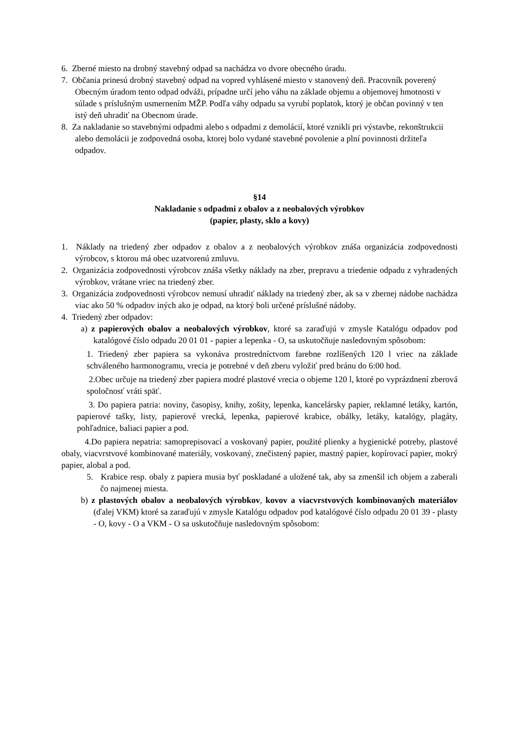6. Zberné miesto na drobný stavebný odpad sa nachádza vo dvore obecného úradu.
7. Občania prinesú drobný stavebný odpad na vopred vyhlásené miesto v stanovený deň. Pracovník poverený Obecným úradom tento odpad odváži, prípadne určí jeho váhu na základe objemu a objemovej hmotnosti v súlade s príslušným usmernením MŽP. Podľa váhy odpadu sa vyrubí poplatok, ktorý je občan povinný v ten istý deň uhradiť na Obecnom úrade.
8. Za nakladanie so stavebnými odpadmi alebo s odpadmi z demolácií, ktoré vznikli pri výstavbe, rekonštrukcii alebo demolácii je zodpovedná osoba, ktorej bolo vydané stavebné povolenie a plní povinnosti držiteľa odpadov.
§14
Nakladanie s odpadmi z obalov a z neobalových výrobkov
(papier, plasty, sklo a kovy)
1. Náklady na triedený zber odpadov z obalov a z neobalových výrobkov znáša organizácia zodpovednosti výrobcov, s ktorou má obec uzatvorenú zmluvu.
2. Organizácia zodpovednosti výrobcov znáša všetky náklady na zber, prepravu a triedenie odpadu z vyhradených výrobkov, vrátane vriec na triedený zber.
3. Organizácia zodpovednosti výrobcov nemusí uhradiť náklady na triedený zber, ak sa v zbernej nádobe nachádza viac ako 50 % odpadov iných ako je odpad, na ktorý boli určené príslušné nádoby.
4. Triedený zber odpadov:
a) z papierových obalov a neobalových výrobkov, ktoré sa zaraďujú v zmysle Katalógu odpadov pod katalógové číslo odpadu 20 01 01 - papier a lepenka - O, sa uskutočňuje nasledovným spôsobom:
1. Triedený zber papiera sa vykonáva prostredníctvom farebne rozlíšených 120 l vriec na základe schváleného harmonogramu, vrecia je potrebné v deň zberu vyložiť pred bránu do 6:00 hod.
2.Obec určuje na triedený zber papiera modré plastové vrecia o objeme 120 l, ktoré po vyprázdnení zberová spoločnosť vráti späť.
3. Do papiera patria: noviny, časopisy, knihy, zošity, lepenka, kancelársky papier, reklamné letáky, kartón, papierové tašky, listy, papierové vrecká, lepenka, papierové krabice, obálky, letáky, katalógy, plagáty, pohľadnice, baliaci papier a pod.
4.Do papiera nepatria: samoprepisovací a voskovaný papier, použité plienky a hygienické potreby, plastové obaly, viacvrstvové kombinované materiály, voskovaný, znečistený papier, mastný papier, kopírovací papier, mokrý papier, alobal a pod.
5. Krabice resp. obaly z papiera musia byť poskladané a uložené tak, aby sa zmenšil ich objem a zaberali čo najmenej miesta.
b) z plastových obalov a neobalových výrobkov, kovov a viacvrstvových kombinovaných materiálov (ďalej VKM) ktoré sa zaraďujú v zmysle Katalógu odpadov pod katalógové číslo odpadu 20 01 39 - plasty - O, kovy - O a VKM - O sa uskutočňuje nasledovným spôsobom: